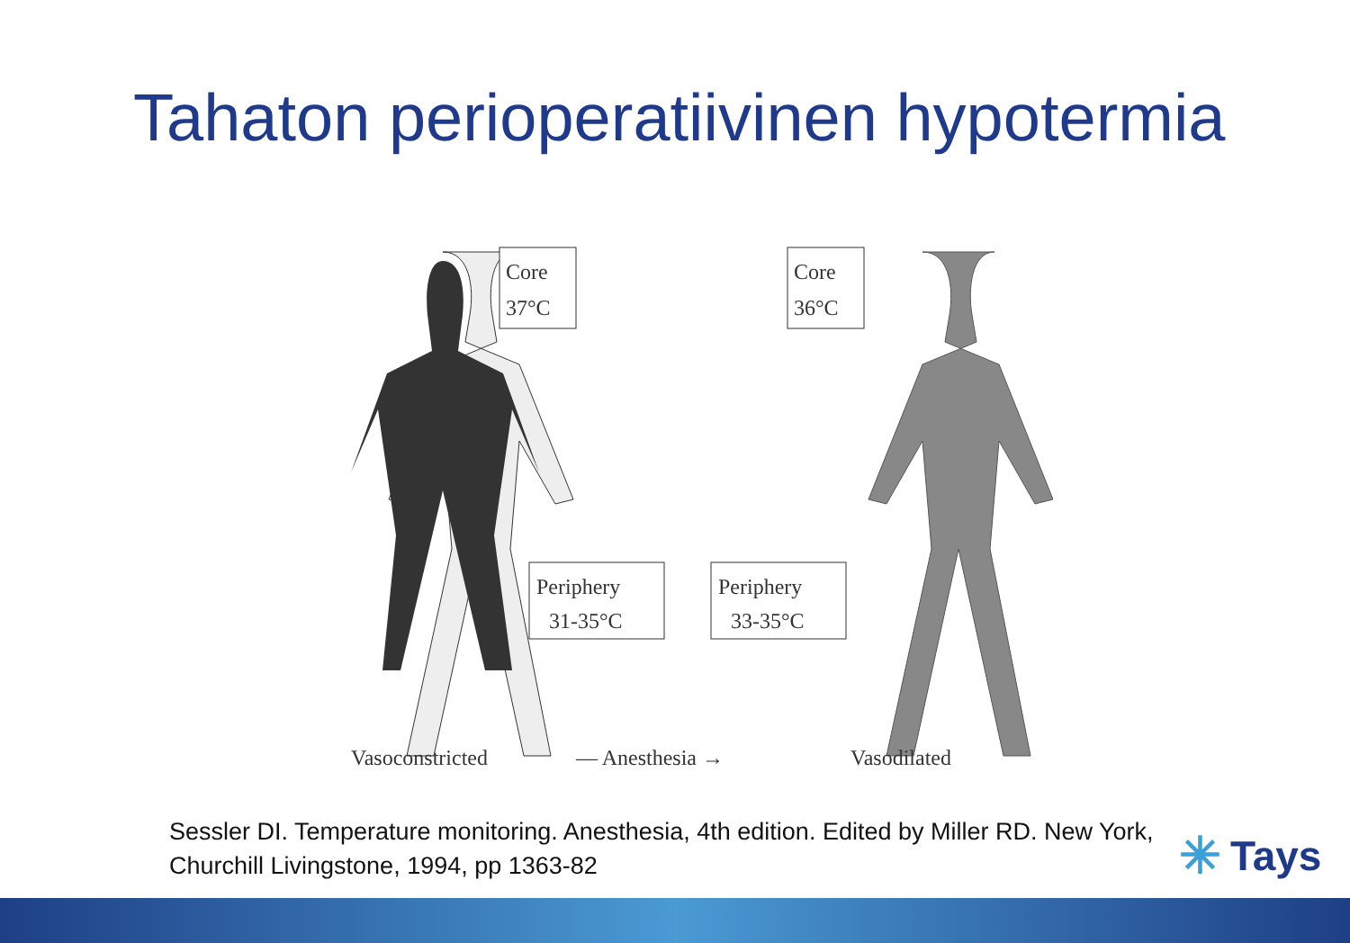Tahaton perioperatiivinen hypotermia
Core
37°C
Core
36°C
Periphery
31-35°C
Periphery
33-35°C
Vasoconstricted
— Anesthesia →
Vasodilated
Sessler DI. Temperature monitoring. Anesthesia, 4th edition. Edited by Miller RD. New York, Churchill Livingstone, 1994, pp 1363-82
✳ Tays